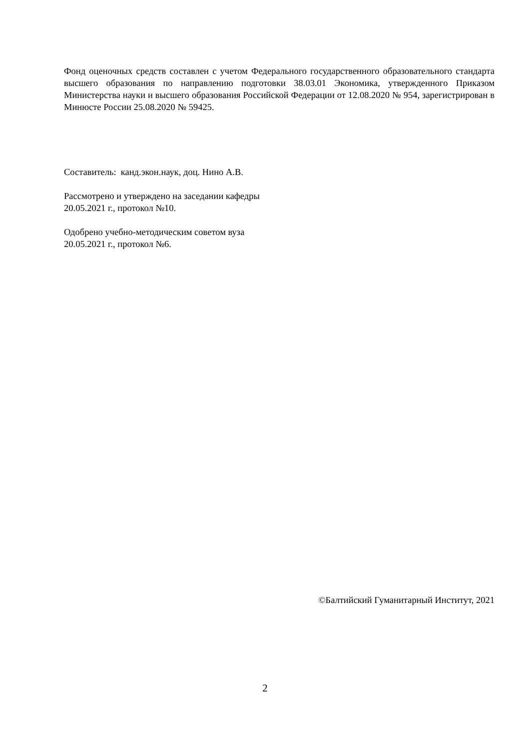Фонд оценочных средств составлен с учетом Федерального государственного образовательного стандарта высшего образования по направлению подготовки 38.03.01 Экономика, утвержденного Приказом Министерства науки и высшего образования Российской Федерации от 12.08.2020 № 954, зарегистрирован в Минюсте России 25.08.2020 № 59425.
Составитель: канд.экон.наук, доц. Нино А.В.
Рассмотрено и утверждено на заседании кафедры
20.05.2021 г., протокол №10.
Одобрено учебно-методическим советом вуза
20.05.2021 г., протокол №6.
©Балтийский Гуманитарный Институт, 2021
2